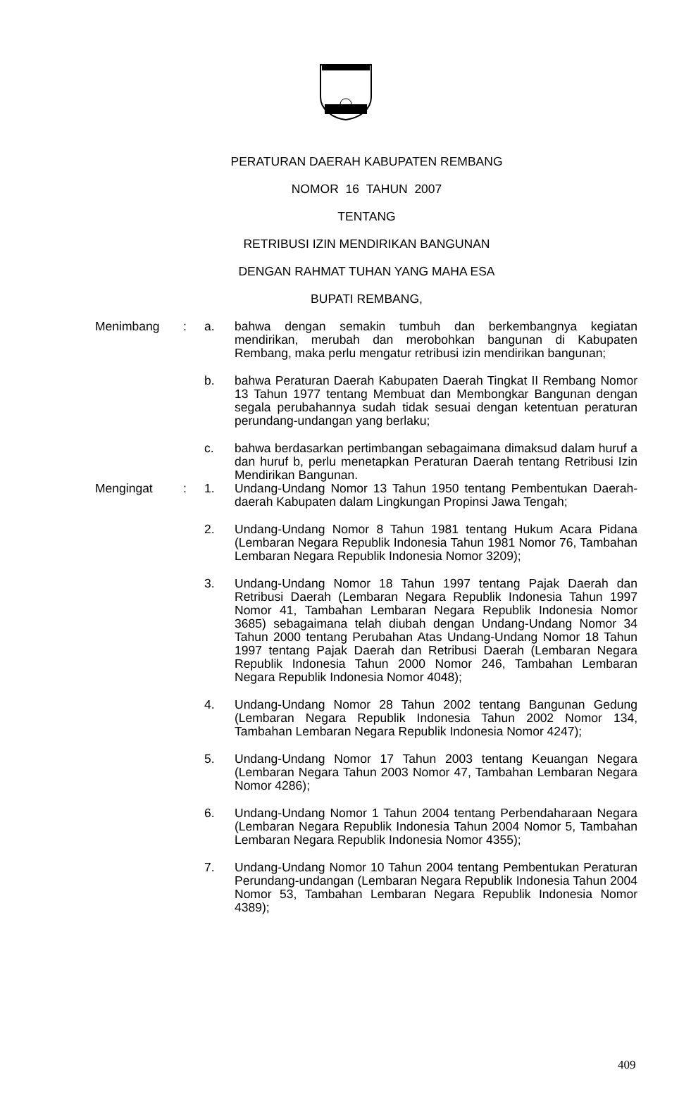PERATURAN DAERAH KABUPATEN REMBANG
NOMOR 16 TAHUN 2007
TENTANG
RETRIBUSI IZIN MENDIRIKAN BANGUNAN
DENGAN RAHMAT TUHAN YANG MAHA ESA
BUPATI REMBANG,
Menimbang : a. bahwa dengan semakin tumbuh dan berkembangnya kegiatan mendirikan, merubah dan merobohkan bangunan di Kabupaten Rembang, maka perlu mengatur retribusi izin mendirikan bangunan;
b. bahwa Peraturan Daerah Kabupaten Daerah Tingkat II Rembang Nomor 13 Tahun 1977 tentang Membuat dan Membongkar Bangunan dengan segala perubahannya sudah tidak sesuai dengan ketentuan peraturan perundang-undangan yang berlaku;
c. bahwa berdasarkan pertimbangan sebagaimana dimaksud dalam huruf a dan huruf b, perlu menetapkan Peraturan Daerah tentang Retribusi Izin Mendirikan Bangunan.
Mengingat : 1. Undang-Undang Nomor 13 Tahun 1950 tentang Pembentukan Daerah-daerah Kabupaten dalam Lingkungan Propinsi Jawa Tengah;
2. Undang-Undang Nomor 8 Tahun 1981 tentang Hukum Acara Pidana (Lembaran Negara Republik Indonesia Tahun 1981 Nomor 76, Tambahan Lembaran Negara Republik Indonesia Nomor 3209);
3. Undang-Undang Nomor 18 Tahun 1997 tentang Pajak Daerah dan Retribusi Daerah (Lembaran Negara Republik Indonesia Tahun 1997 Nomor 41, Tambahan Lembaran Negara Republik Indonesia Nomor 3685) sebagaimana telah diubah dengan Undang-Undang Nomor 34 Tahun 2000 tentang Perubahan Atas Undang-Undang Nomor 18 Tahun 1997 tentang Pajak Daerah dan Retribusi Daerah (Lembaran Negara Republik Indonesia Tahun 2000 Nomor 246, Tambahan Lembaran Negara Republik Indonesia Nomor 4048);
4. Undang-Undang Nomor 28 Tahun 2002 tentang Bangunan Gedung (Lembaran Negara Republik Indonesia Tahun 2002 Nomor 134, Tambahan Lembaran Negara Republik Indonesia Nomor 4247);
5. Undang-Undang Nomor 17 Tahun 2003 tentang Keuangan Negara (Lembaran Negara Tahun 2003 Nomor 47, Tambahan Lembaran Negara Nomor 4286);
6. Undang-Undang Nomor 1 Tahun 2004 tentang Perbendaharaan Negara (Lembaran Negara Republik Indonesia Tahun 2004 Nomor 5, Tambahan Lembaran Negara Republik Indonesia Nomor 4355);
7. Undang-Undang Nomor 10 Tahun 2004 tentang Pembentukan Peraturan Perundang-undangan (Lembaran Negara Republik Indonesia Tahun 2004 Nomor 53, Tambahan Lembaran Negara Republik Indonesia Nomor 4389);
409